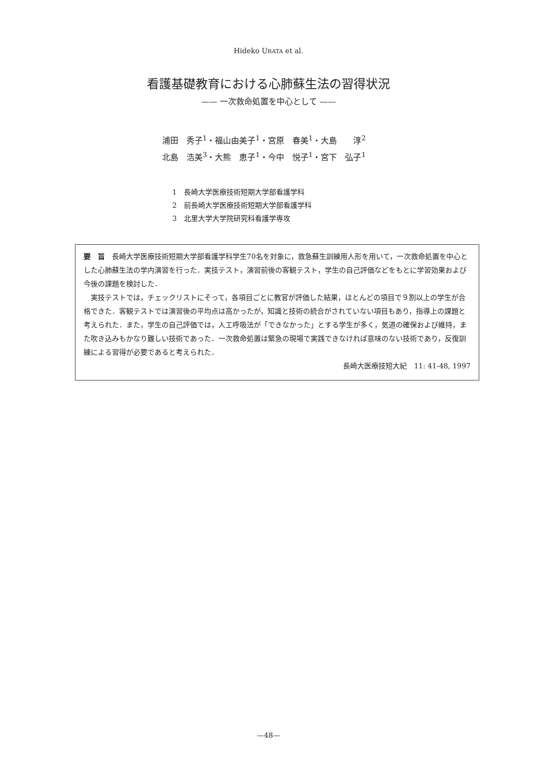Hideko URATA et al.
看護基礎教育における心肺蘇生法の習得状況
—— 一次救命処置を中心として ——
浦田　秀子<sup>1</sup>・福山由美子<sup>1</sup>・宮原　春美<sup>1</sup>・大島　　淳<sup>2</sup>
北島　浩美<sup>3</sup>・大熊　恵子<sup>1</sup>・今中　悦子<sup>1</sup>・宮下　弘子<sup>1</sup>
1　長崎大学医療技術短期大学部看護学科
2　前長崎大学医療技術短期大学部看護学科
3　北里大学大学院研究科看護学専攻
要　旨　長崎大学医療技術短期大学部看護学科学生70名を対象に，救急蘇生訓練用人形を用いて，一次救命処置を中心とした心肺蘇生法の学内演習を行った．実技テスト，演習前後の客観テスト，学生の自己評価などをもとに学習効果および今後の課題を検討した．
実技テストでは，チェックリストにそって，各項目ごとに教官が評価した結果，ほとんどの項目で９割以上の学生が合格できた．客観テストでは演習後の平均点は高かったが，知識と技術の統合がされていない項目もあり，指導上の課題と考えられた．また，学生の自己評価では，人工呼吸法が「できなかった」とする学生が多く，気道の確保および維持，また吹き込みもかなり難しい技術であった．一次救命処置は緊急の現場で実践できなければ意味のない技術であり，反復訓練による習得が必要であると考えられた．
長崎大医療技短大紀　11: 41-48, 1997
—48—